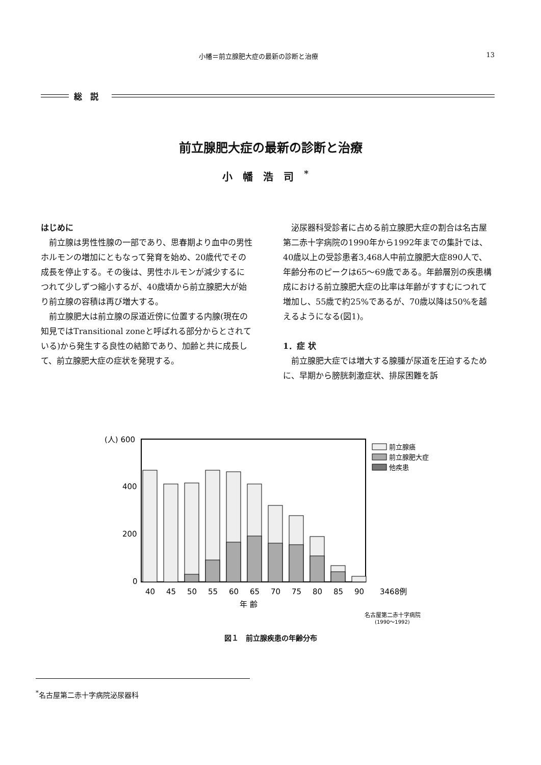小幡＝前立腺肥大症の最新の診断と治療 13
総説
前立腺肥大症の最新の診断と治療
小幡浩司<sup>*</sup>
はじめに
前立腺は男性性腺の一部であり、思春期より血中の男性ホルモンの増加にともなって発育を始め、20歳代でその成長を停止する。その後は、男性ホルモンが減少するにつれて少しずつ縮小するが、40歳頃から前立腺肥大が始り前立腺の容積は再び増大する。
前立腺肥大は前立腺の尿道近傍に位置する内腺(現在の知見ではTransitional zoneと呼ばれる部分からとされている)から発生する良性の結節であり、加齢と共に成長して、前立腺肥大症の症状を発現する。
泌尿器科受診者に占める前立腺肥大症の割合は名古屋第二赤十字病院の1990年から1992年までの集計では、40歳以上の受診患者3,468人中前立腺肥大症890人で、年齢分布のピークは65〜69歳である。年齢層別の疾患構成における前立腺肥大症の比率は年齢がすすむにつれて増加し、55歳で約25%であるが、70歳以降は50%を越えるようになる(図1)。
1．症 状
前立腺肥大症では増大する腺腫が尿道を圧迫するために、早期から膀胱刺激症状、排尿困難を訴
(人) 600
400
200
0
40
45
50
55
60
65
70
75
80
85
90
3468例
年 齢
前立腺癌
前立腺肥大症
他疾患
名古屋第二赤十字病院
(1990〜1992)
図１　前立腺疾患の年齢分布
<sup>*</sup> 名古屋第二赤十字病院泌尿器科